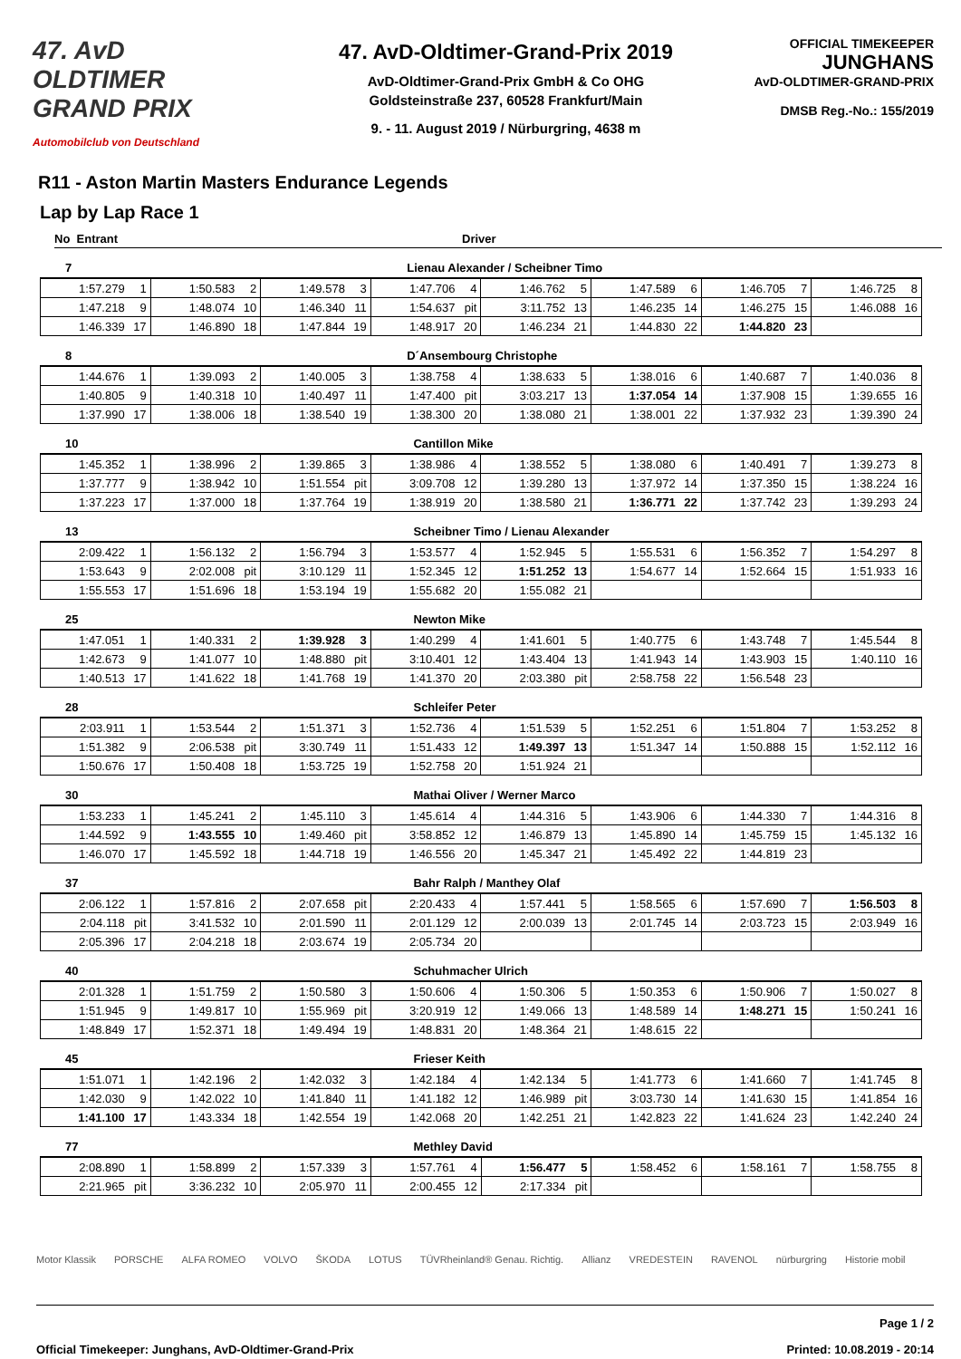47. AvD OLDTIMER
GRAND PRIX
Automobilclub von Deutschland
47. AvD-Oldtimer-Grand-Prix 2019
AvD-Oldtimer-Grand-Prix GmbH & Co OHG
Goldsteinstraße 237, 60528 Frankfurt/Main
9. - 11. August 2019 / Nürburgring, 4638 m
OFFICIAL TIMEKEEPER
JUNGHANS
AvD-OLDTIMER-GRAND-PRIX
DMSB Reg.-No.: 155/2019
R11 - Aston Martin Masters Endurance Legends
Lap by Lap Race 1
No Entrant Driver
7 Lienau Alexander / Scheibner Timo
| 1:57.279 | 1 | 1:50.583 | 2 | 1:49.578 | 3 | 1:47.706 | 4 | 1:46.762 | 5 | 1:47.589 | 6 | 1:46.705 | 7 | 1:46.725 | 8 |
| 1:47.218 | 9 | 1:48.074 | 10 | 1:46.340 | 11 | 1:54.637 | pit | 3:11.752 | 13 | 1:46.235 | 14 | 1:46.275 | 15 | 1:46.088 | 16 |
| 1:46.339 | 17 | 1:46.890 | 18 | 1:47.844 | 19 | 1:48.917 | 20 | 1:46.234 | 21 | 1:44.830 | 22 | 1:44.820 | 23 | | |
8 D´Ansembourg Christophe
| 1:44.676 | 1 | 1:39.093 | 2 | 1:40.005 | 3 | 1:38.758 | 4 | 1:38.633 | 5 | 1:38.016 | 6 | 1:40.687 | 7 | 1:40.036 | 8 |
| 1:40.805 | 9 | 1:40.318 | 10 | 1:40.497 | 11 | 1:47.400 | pit | 3:03.217 | 13 | 1:37.054 | 14 | 1:37.908 | 15 | 1:39.655 | 16 |
| 1:37.990 | 17 | 1:38.006 | 18 | 1:38.540 | 19 | 1:38.300 | 20 | 1:38.080 | 21 | 1:38.001 | 22 | 1:37.932 | 23 | 1:39.390 | 24 |
10 Cantillon Mike
| 1:45.352 | 1 | 1:38.996 | 2 | 1:39.865 | 3 | 1:38.986 | 4 | 1:38.552 | 5 | 1:38.080 | 6 | 1:40.491 | 7 | 1:39.273 | 8 |
| 1:37.777 | 9 | 1:38.942 | 10 | 1:51.554 | pit | 3:09.708 | 12 | 1:39.280 | 13 | 1:37.972 | 14 | 1:37.350 | 15 | 1:38.224 | 16 |
| 1:37.223 | 17 | 1:37.000 | 18 | 1:37.764 | 19 | 1:38.919 | 20 | 1:38.580 | 21 | 1:36.771 | 22 | 1:37.742 | 23 | 1:39.293 | 24 |
13 Scheibner Timo / Lienau Alexander
| 2:09.422 | 1 | 1:56.132 | 2 | 1:56.794 | 3 | 1:53.577 | 4 | 1:52.945 | 5 | 1:55.531 | 6 | 1:56.352 | 7 | 1:54.297 | 8 |
| 1:53.643 | 9 | 2:02.008 | pit | 3:10.129 | 11 | 1:52.345 | 12 | 1:51.252 | 13 | 1:54.677 | 14 | 1:52.664 | 15 | 1:51.933 | 16 |
| 1:55.553 | 17 | 1:51.696 | 18 | 1:53.194 | 19 | 1:55.682 | 20 | 1:55.082 | 21 | | | | | | |
25 Newton Mike
| 1:47.051 | 1 | 1:40.331 | 2 | 1:39.928 | 3 | 1:40.299 | 4 | 1:41.601 | 5 | 1:40.775 | 6 | 1:43.748 | 7 | 1:45.544 | 8 |
| 1:42.673 | 9 | 1:41.077 | 10 | 1:48.880 | pit | 3:10.401 | 12 | 1:43.404 | 13 | 1:41.943 | 14 | 1:43.903 | 15 | 1:40.110 | 16 |
| 1:40.513 | 17 | 1:41.622 | 18 | 1:41.768 | 19 | 1:41.370 | 20 | 2:03.380 | pit | 2:58.758 | 22 | 1:56.548 | 23 | | |
28 Schleifer Peter
| 2:03.911 | 1 | 1:53.544 | 2 | 1:51.371 | 3 | 1:52.736 | 4 | 1:51.539 | 5 | 1:52.251 | 6 | 1:51.804 | 7 | 1:53.252 | 8 |
| 1:51.382 | 9 | 2:06.538 | pit | 3:30.749 | 11 | 1:51.433 | 12 | 1:49.397 | 13 | 1:51.347 | 14 | 1:50.888 | 15 | 1:52.112 | 16 |
| 1:50.676 | 17 | 1:50.408 | 18 | 1:53.725 | 19 | 1:52.758 | 20 | 1:51.924 | 21 | | | | | | |
30 Mathai Oliver / Werner Marco
| 1:53.233 | 1 | 1:45.241 | 2 | 1:45.110 | 3 | 1:45.614 | 4 | 1:44.316 | 5 | 1:43.906 | 6 | 1:44.330 | 7 | 1:44.316 | 8 |
| 1:44.592 | 9 | 1:43.555 | 10 | 1:49.460 | pit | 3:58.852 | 12 | 1:46.879 | 13 | 1:45.890 | 14 | 1:45.759 | 15 | 1:45.132 | 16 |
| 1:46.070 | 17 | 1:45.592 | 18 | 1:44.718 | 19 | 1:46.556 | 20 | 1:45.347 | 21 | 1:45.492 | 22 | 1:44.819 | 23 | | |
37 Bahr Ralph / Manthey Olaf
| 2:06.122 | 1 | 1:57.816 | 2 | 2:07.658 | pit | 2:20.433 | 4 | 1:57.441 | 5 | 1:58.565 | 6 | 1:57.690 | 7 | 1:56.503 | 8 |
| 2:04.118 | pit | 3:41.532 | 10 | 2:01.590 | 11 | 2:01.129 | 12 | 2:00.039 | 13 | 2:01.745 | 14 | 2:03.723 | 15 | 2:03.949 | 16 |
| 2:05.396 | 17 | 2:04.218 | 18 | 2:03.674 | 19 | 2:05.734 | 20 | | | | | | | | |
40 Schuhmacher Ulrich
| 2:01.328 | 1 | 1:51.759 | 2 | 1:50.580 | 3 | 1:50.606 | 4 | 1:50.306 | 5 | 1:50.353 | 6 | 1:50.906 | 7 | 1:50.027 | 8 |
| 1:51.945 | 9 | 1:49.817 | 10 | 1:55.969 | pit | 3:20.919 | 12 | 1:49.066 | 13 | 1:48.589 | 14 | 1:48.271 | 15 | 1:50.241 | 16 |
| 1:48.849 | 17 | 1:52.371 | 18 | 1:49.494 | 19 | 1:48.831 | 20 | 1:48.364 | 21 | 1:48.615 | 22 | | | | |
45 Frieser Keith
| 1:51.071 | 1 | 1:42.196 | 2 | 1:42.032 | 3 | 1:42.184 | 4 | 1:42.134 | 5 | 1:41.773 | 6 | 1:41.660 | 7 | 1:41.745 | 8 |
| 1:42.030 | 9 | 1:42.022 | 10 | 1:41.840 | 11 | 1:41.182 | 12 | 1:46.989 | pit | 3:03.730 | 14 | 1:41.630 | 15 | 1:41.854 | 16 |
| 1:41.100 | 17 | 1:43.334 | 18 | 1:42.554 | 19 | 1:42.068 | 20 | 1:42.251 | 21 | 1:42.823 | 22 | 1:41.624 | 23 | 1:42.240 | 24 |
77 Methley David
| 2:08.890 | 1 | 1:58.899 | 2 | 1:57.339 | 3 | 1:57.761 | 4 | 1:56.477 | 5 | 1:58.452 | 6 | 1:58.161 | 7 | 1:58.755 | 8 |
| 2:21.965 | pit | 3:36.232 | 10 | 2:05.970 | 11 | 2:00.455 | 12 | 2:17.334 | pit | | | | | | |
Motor Klassik PORSCHE ALFA ROMEO VOLVO ŠKODA LOTUS TÜVRheinland® Genau. Richtig. Allianz VREDESTEIN RAVENOL nürburgring Historie mobil
Page 1 / 2
Official Timekeeper: Junghans, AvD-Oldtimer-Grand-Prix Printed: 10.08.2019 - 20:14